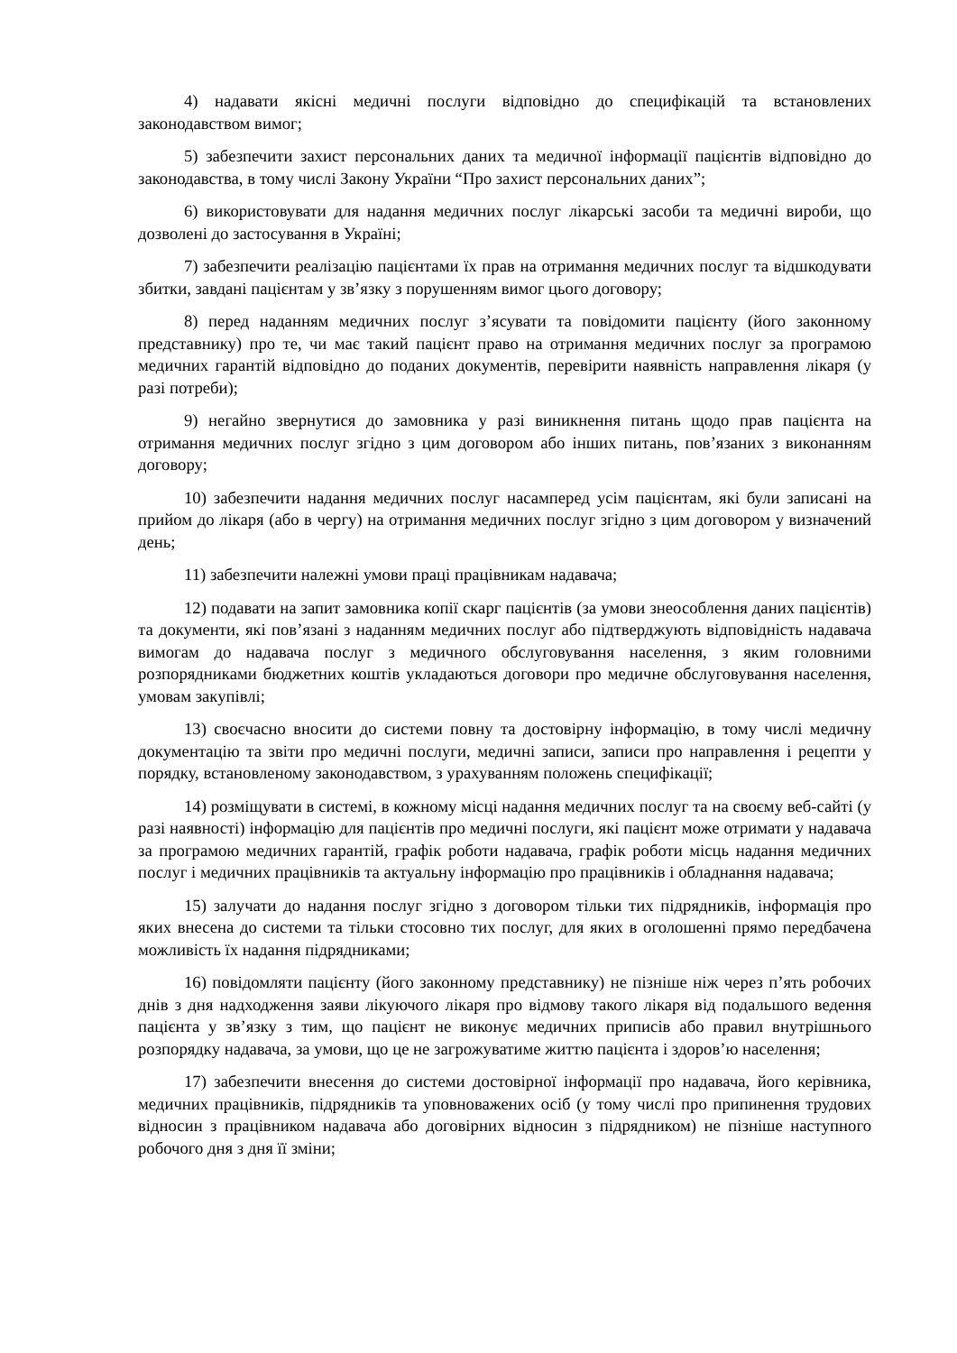4) надавати якісні медичні послуги відповідно до специфікацій та встановлених законодавством вимог;
5) забезпечити захист персональних даних та медичної інформації пацієнтів відповідно до законодавства, в тому числі Закону України “Про захист персональних даних”;
6) використовувати для надання медичних послуг лікарські засоби та медичні вироби, що дозволені до застосування в Україні;
7) забезпечити реалізацію пацієнтами їх прав на отримання медичних послуг та відшкодувати збитки, завдані пацієнтам у зв’язку з порушенням вимог цього договору;
8) перед наданням медичних послуг з’ясувати та повідомити пацієнту (його законному представнику) про те, чи має такий пацієнт право на отримання медичних послуг за програмою медичних гарантій відповідно до поданих документів, перевірити наявність направлення лікаря (у разі потреби);
9) негайно звернутися до замовника у разі виникнення питань щодо прав пацієнта на отримання медичних послуг згідно з цим договором або інших питань, пов’язаних з виконанням договору;
10) забезпечити надання медичних послуг насамперед усім пацієнтам, які були записані на прийом до лікаря (або в чергу) на отримання медичних послуг згідно з цим договором у визначений день;
11) забезпечити належні умови праці працівникам надавача;
12) подавати на запит замовника копії скарг пацієнтів (за умови знеособлення даних пацієнтів) та документи, які пов’язані з наданням медичних послуг або підтверджують відповідність надавача вимогам до надавача послуг з медичного обслуговування населення, з яким головними розпорядниками бюджетних коштів укладаються договори про медичне обслуговування населення, умовам закупівлі;
13) своєчасно вносити до системи повну та достовірну інформацію, в тому числі медичну документацію та звіти про медичні послуги, медичні записи, записи про направлення і рецепти у порядку, встановленому законодавством, з урахуванням положень специфікації;
14) розміщувати в системі, в кожному місці надання медичних послуг та на своєму веб-сайті (у разі наявності) інформацію для пацієнтів про медичні послуги, які пацієнт може отримати у надавача за програмою медичних гарантій, графік роботи надавача, графік роботи місць надання медичних послуг і медичних працівників та актуальну інформацію про працівників і обладнання надавача;
15) залучати до надання послуг згідно з договором тільки тих підрядників, інформація про яких внесена до системи та тільки стосовно тих послуг, для яких в оголошенні прямо передбачена можливість їх надання підрядниками;
16) повідомляти пацієнту (його законному представнику) не пізніше ніж через п’ять робочих днів з дня надходження заяви лікуючого лікаря про відмову такого лікаря від подальшого ведення пацієнта у зв’язку з тим, що пацієнт не виконує медичних приписів або правил внутрішнього розпорядку надавача, за умови, що це не загрожуватиме життю пацієнта і здоров’ю населення;
17) забезпечити внесення до системи достовірної інформації про надавача, його керівника, медичних працівників, підрядників та уповноважених осіб (у тому числі про припинення трудових відносин з працівником надавача або договірних відносин з підрядником) не пізніше наступного робочого дня з дня її зміни;